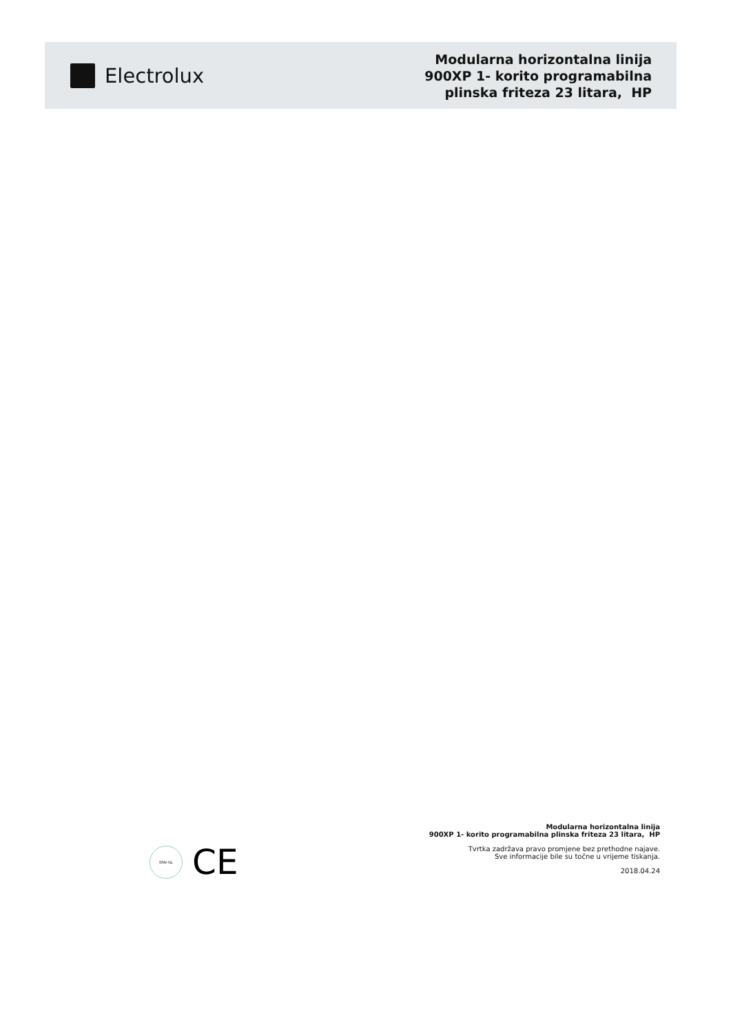Electrolux
Modularna horizontalna linija
900XP 1- korito programabilna
plinska friteza 23 litara, HP
DNV·GL
CE
Modularna horizontalna linija
900XP 1- korito programabilna plinska friteza 23 litara, HP
Tvrtka zadržava pravo promjene bez prethodne najave.
Sve informacije bile su točne u vrijeme tiskanja.
2018.04.24